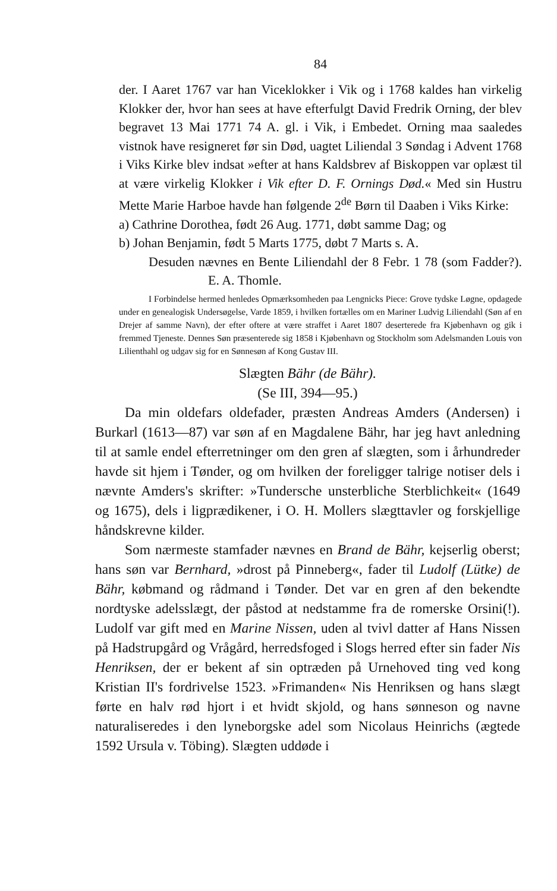84
der. I Aaret 1767 var han Viceklokker i Vik og i 1768 kaldes han virkelig Klokker der, hvor han sees at have efterfulgt David Fredrik Orning, der blev begravet 13 Mai 1771 74 A. gl. i Vik, i Embedet. Orning maa saaledes vistnok have resigneret før sin Død, uagtet Liliendal 3 Søndag i Advent 1768 i Viks Kirke blev indsat »efter at hans Kaldsbrev af Biskoppen var oplæst til at være virkelig Klokker i Vik efter D. F. Ornings Død.« Med sin Hustru Mette Marie Harboe havde han følgende 2<sup>de</sup> Børn til Daaben i Viks Kirke:
a) Cathrine Dorothea, født 26 Aug. 1771, døbt samme Dag; og
b) Johan Benjamin, født 5 Marts 1775, døbt 7 Marts s. A.
Desuden nævnes en Bente Liliendahl der 8 Febr. 1 78 (som Fadder?). E. A. Thomle.
I Forbindelse hermed henledes Opmærksomheden paa Lengnicks Piece: Grove tydske Løgne, opdagede under en genealogisk Undersøgelse, Varde 1859, i hvilken fortælles om en Mariner Ludvig Liliendahl (Søn af en Drejer af samme Navn), der efter oftere at være straffet i Aaret 1807 deserterede fra Kjøbenhavn og gik i fremmed Tjeneste. Dennes Søn præsenterede sig 1858 i Kjøbenhavn og Stockholm som Adelsmanden Louis von Lilienthahl og udgav sig for en Sønnesøn af Kong Gustav III.
Slægten Bähr (de Bähr).
(Se III, 394—95.)
Da min oldefars oldefader, præsten Andreas Amders (Andersen) i Burkarl (1613—87) var søn af en Magdalene Bähr, har jeg havt anledning til at samle endel efterretninger om den gren af slægten, som i århundreder havde sit hjem i Tønder, og om hvilken der foreligger talrige notiser dels i nævnte Amders's skrifter: »Tundersche unsterbliche Sterblichkeit« (1649 og 1675), dels i ligprædikener, i O. H. Mollers slægttavler og forskjellige håndskrevne kilder.
Som nærmeste stamfader nævnes en Brand de Bähr, kejserlig oberst; hans søn var Bernhard, »drost på Pinneberg«, fader til Ludolf (Lütke) de Bähr, købmand og rådmand i Tønder. Det var en gren af den bekendte nordtyske adelsslægt, der påstod at nedstamme fra de romerske Orsini(!). Ludolf var gift med en Marine Nissen, uden al tvivl datter af Hans Nissen på Hadstrupgård og Vrågård, herredsfoged i Slogs herred efter sin fader Nis Henriksen, der er bekent af sin optræden på Urnehoved ting ved kong Kristian II's fordrivelse 1523. »Frimanden« Nis Henriksen og hans slægt førte en halv rød hjort i et hvidt skjold, og hans sønneson og navne naturaliseredes i den lyneborgske adel som Nicolaus Heinrichs (ægtede 1592 Ursula v. Töbing). Slægten uddøde i